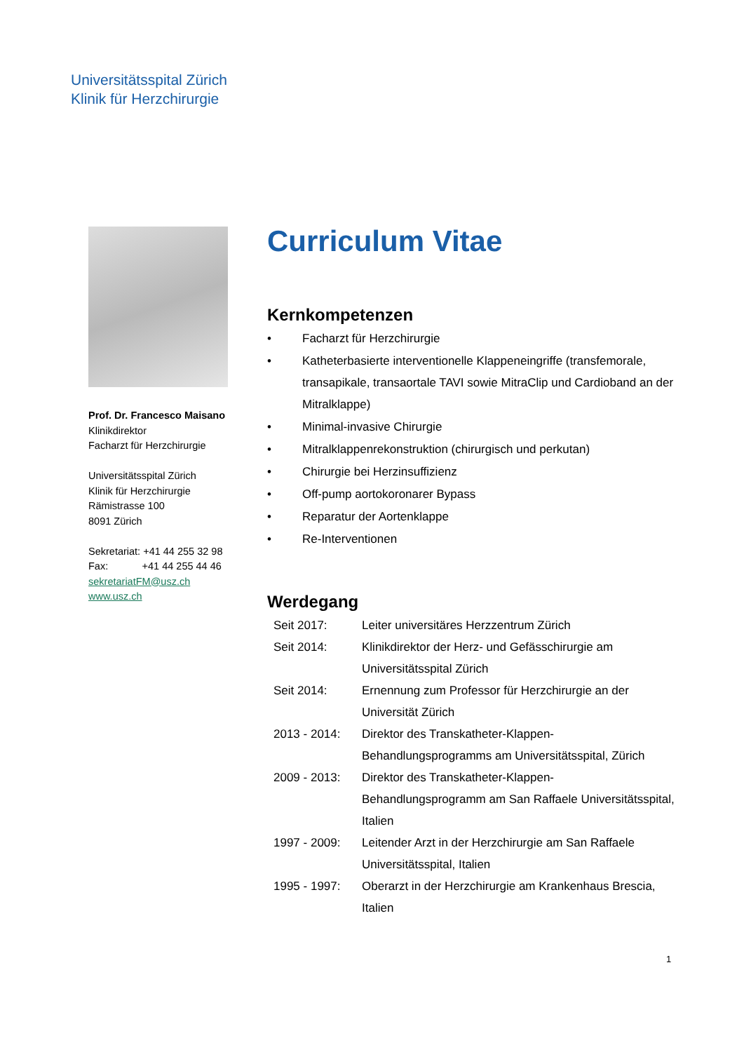Universitätsspital Zürich
Klinik für Herzchirurgie
Prof. Dr. Francesco Maisano
Klinikdirektor
Facharzt für Herzchirurgie
Universitätsspital Zürich
Klinik für Herzchirurgie
Rämistrasse 100
8091 Zürich
Sekretariat: +41 44 255 32 98
Fax: +41 44 255 44 46
sekretariatFM@usz.ch
www.usz.ch
Curriculum Vitae
Kernkompetenzen
• Facharzt für Herzchirurgie
• Katheterbasierte interventionelle Klappeneingriffe (transfemorale, transapikale, transaortale TAVI sowie MitraClip und Cardioband an der Mitralklappe)
• Minimal-invasive Chirurgie
• Mitralklappenrekonstruktion (chirurgisch und perkutan)
• Chirurgie bei Herzinsuffizienz
• Off-pump aortokoronarer Bypass
• Reparatur der Aortenklappe
• Re-Interventionen
Werdegang
Seit 2017: Leiter universitäres Herzzentrum Zürich
Seit 2014: Klinikdirektor der Herz- und Gefässchirurgie am Universitätsspital Zürich
Seit 2014: Ernennung zum Professor für Herzchirurgie an der Universität Zürich
2013 - 2014: Direktor des Transkatheter-Klappen-
Behandlungsprogramms am Universitätsspital, Zürich
2009 - 2013: Direktor des Transkatheter-Klappen-
Behandlungsprogramm am San Raffaele Universitätsspital, Italien
1997 - 2009: Leitender Arzt in der Herzchirurgie am San Raffaele Universitätsspital, Italien
1995 - 1997: Oberarzt in der Herzchirurgie am Krankenhaus Brescia, Italien
1